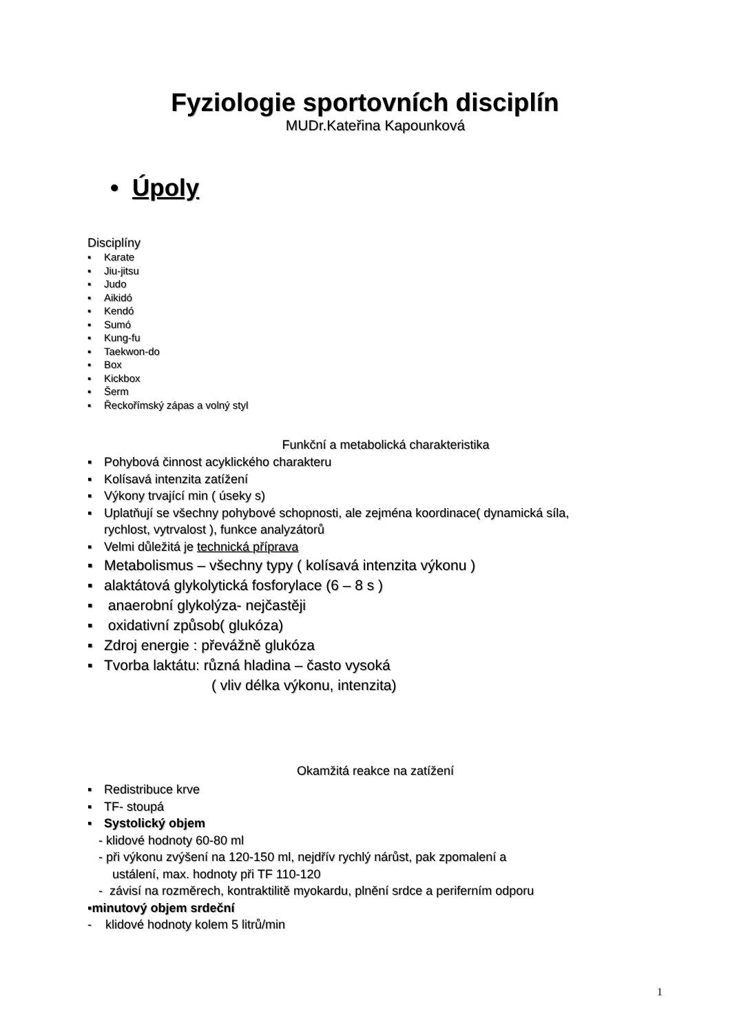Fyziologie sportovních disciplín
MUDr.Kateřina Kapounková
• Úpoly
Disciplíny
▪ Karate
▪ Jiu-jitsu
▪ Judo
▪ Aikidó
▪ Kendó
▪ Sumó
▪ Kung-fu
▪ Taekwon-do
▪ Box
▪ Kickbox
▪ Šerm
▪ Řeckořímský zápas a volný styl
Funkční a metabolická charakteristika
▪ Pohybová činnost acyklického charakteru
▪ Kolísavá intenzita zatížení
▪ Výkony trvající min ( úseky s)
▪ Uplatňují se všechny pohybové schopnosti, ale zejména koordinace( dynamická síla,
rychlost, vytrvalost ), funkce analyzátorů
▪ Velmi důležitá je technická příprava
▪ Metabolismus – všechny typy ( kolísavá intenzita výkonu )
▪ alaktátová glykolytická fosforylace (6 – 8 s )
▪ anaerobní glykolýza- nejčastěji
▪ oxidativní způsob( glukóza)
▪ Zdroj energie : převážně glukóza
▪ Tvorba laktátu: různá hladina – často vysoká
( vliv délka výkonu, intenzita)
Okamžitá reakce na zatížení
▪ Redistribuce krve
▪ TF- stoupá
▪ Systolický objem
- klidové hodnoty 60-80 ml
- při výkonu zvýšení na 120-150 ml, nejdřív rychlý nárůst, pak zpomalení a
ustálení, max. hodnoty při TF 110-120
- závisí na rozměrech, kontraktilitě myokardu, plnění srdce a periferním odporu
▪minutový objem srdeční
- klidové hodnoty kolem 5 litrů/min
1